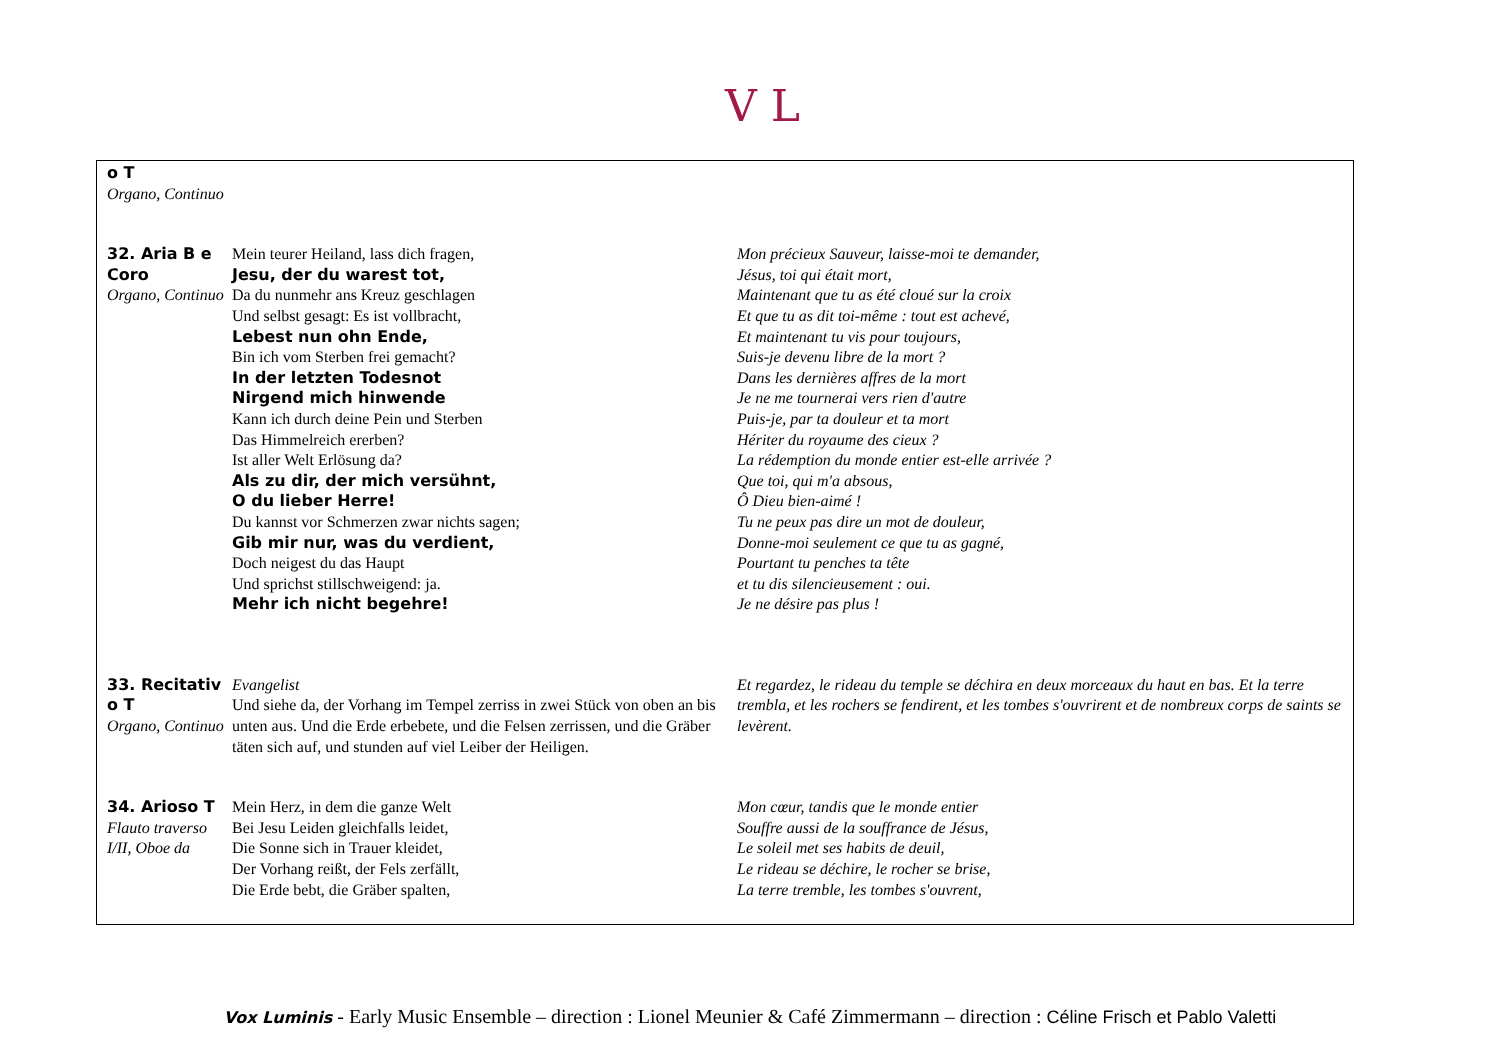V L
| o T Organo, Continuo | | |
| 32. Aria B e Coro Organo, Continuo | Mein teurer Heiland, lass dich fragen, Jesu, der du warest tot, Da du nunmehr ans Kreuz geschlagen Und selbst gesagt: Es ist vollbracht, Lebest nun ohn Ende, Bin ich vom Sterben frei gemacht? In der letzten Todesnot Nirgend mich hinwende Kann ich durch deine Pein und Sterben Das Himmelreich ererben? Ist aller Welt Erlösung da? Als zu dir, der mich versühnt, O du lieber Herre! Du kannst vor Schmerzen zwar nichts sagen; Gib mir nur, was du verdient, Doch neigest du das Haupt Und sprichst stillschweigend: ja. Mehr ich nicht begehre! | Mon précieux Sauveur, laisse-moi te demander, Jésus, toi qui était mort, Maintenant que tu as été cloué sur la croix Et que tu as dit toi-même : tout est achevé, Et maintenant tu vis pour toujours, Suis-je devenu libre de la mort ? Dans les dernières affres de la mort Je ne me tournerai vers rien d'autre Puis-je, par ta douleur et ta mort Hériter du royaume des cieux ? La rédemption du monde entier est-elle arrivée ? Que toi, qui m'a absous, Ô Dieu bien-aimé ! Tu ne peux pas dire un mot de douleur, Donne-moi seulement ce que tu as gagné, Pourtant tu penches ta tête et tu dis silencieusement : oui. Je ne désire pas plus ! |
| 33. Recitativ o T Organo, Continuo | Evangelist Und siehe da, der Vorhang im Tempel zerriss in zwei Stück von oben an bis unten aus. Und die Erde erbebete, und die Felsen zerrissen, und die Gräber täten sich auf, und stunden auf viel Leiber der Heiligen. | Et regardez, le rideau du temple se déchira en deux morceaux du haut en bas. Et la terre trembla, et les rochers se fendirent, et les tombes s'ouvrirent et de nombreux corps de saints se levèrent. |
| 34. Arioso T Flauto traverso I/II, Oboe da | Mein Herz, in dem die ganze Welt Bei Jesu Leiden gleichfalls leidet, Die Sonne sich in Trauer kleidet, Der Vorhang reißt, der Fels zerfällt, Die Erde bebt, die Gräber spalten, | Mon cœur, tandis que le monde entier Souffre aussi de la souffrance de Jésus, Le soleil met ses habits de deuil, Le rideau se déchire, le rocher se brise, La terre tremble, les tombes s'ouvrent, |
Vox Luminis - Early Music Ensemble – direction : Lionel Meunier & Café Zimmermann – direction : Céline Frisch et Pablo Valetti